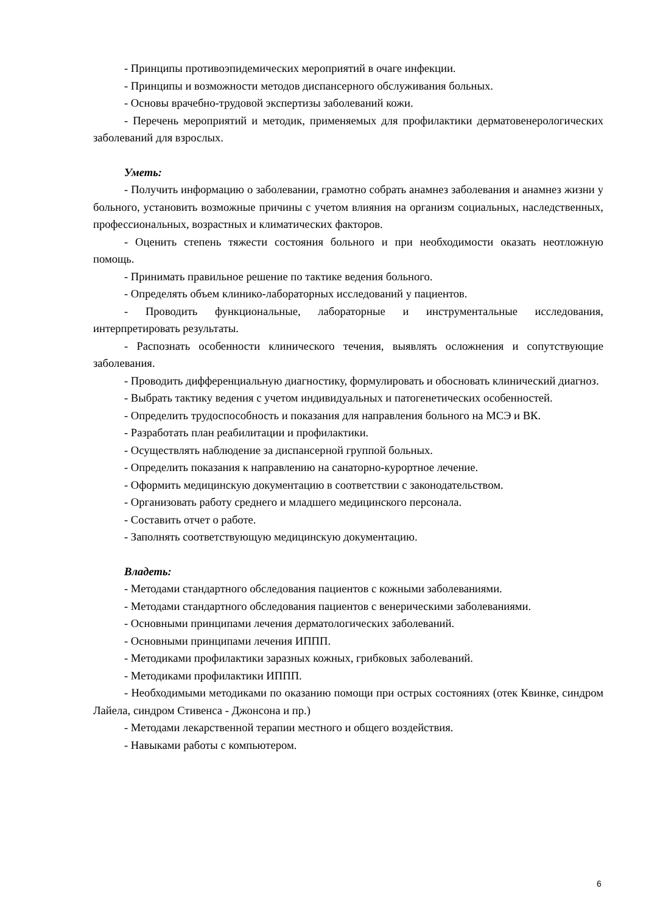- Принципы противоэпидемических мероприятий в очаге инфекции.
- Принципы и возможности методов диспансерного обслуживания больных.
- Основы врачебно-трудовой экспертизы заболеваний кожи.
- Перечень мероприятий и методик, применяемых для профилактики дерматовенерологических заболеваний для взрослых.
Уметь:
- Получить информацию о заболевании, грамотно собрать анамнез заболевания и анамнез жизни у больного, установить возможные причины с учетом влияния на организм социальных, наследственных, профессиональных, возрастных и климатических факторов.
- Оценить степень тяжести состояния больного и при необходимости оказать неотложную помощь.
- Принимать правильное решение по тактике ведения больного.
- Определять объем клинико-лабораторных исследований у пациентов.
- Проводить функциональные, лабораторные и инструментальные исследования, интерпретировать результаты.
- Распознать особенности клинического течения, выявлять осложнения и сопутствующие заболевания.
- Проводить дифференциальную диагностику, формулировать и обосновать клинический диагноз.
- Выбрать тактику ведения с учетом индивидуальных и патогенетических особенностей.
- Определить трудоспособность и показания для направления больного на МСЭ и ВК.
- Разработать план реабилитации и профилактики.
- Осуществлять наблюдение за диспансерной группой больных.
- Определить показания к направлению на санаторно-курортное лечение.
- Оформить медицинскую документацию в соответствии с законодательством.
- Организовать работу среднего и младшего медицинского персонала.
- Составить отчет о работе.
- Заполнять соответствующую медицинскую документацию.
Владеть:
- Методами стандартного обследования пациентов с кожными заболеваниями.
- Методами стандартного обследования пациентов с венерическими заболеваниями.
- Основными принципами лечения дерматологических заболеваний.
- Основными принципами лечения ИППП.
- Методиками профилактики заразных кожных, грибковых заболеваний.
- Методиками профилактики ИППП.
- Необходимыми методиками по оказанию помощи при острых состояниях (отек Квинке, синдром Лайела, синдром Стивенса - Джонсона и пр.)
- Методами лекарственной терапии местного и общего воздействия.
- Навыками работы с компьютером.
6